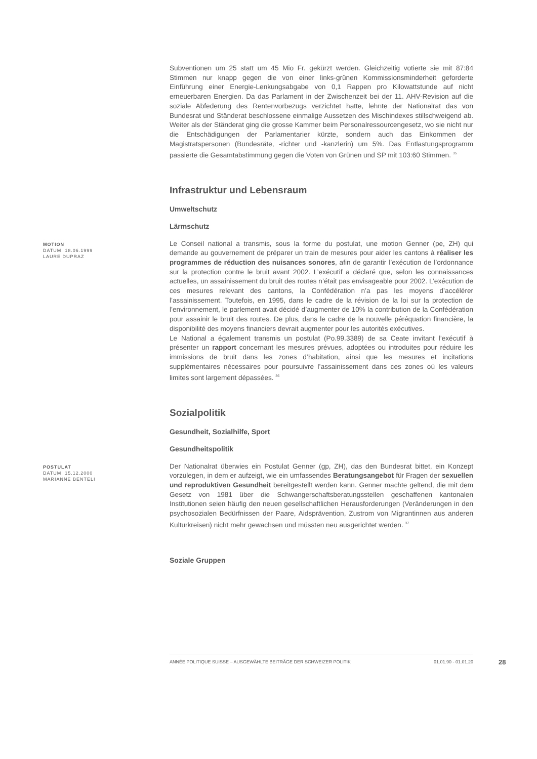Subventionen um 25 statt um 45 Mio Fr. gekürzt werden. Gleichzeitig votierte sie mit 87:84 Stimmen nur knapp gegen die von einer links-grünen Kommissionsminderheit geforderte Einführung einer Energie-Lenkungsabgabe von 0,1 Rappen pro Kilowattstunde auf nicht erneuerbaren Energien. Da das Parlament in der Zwischenzeit bei der 11. AHV-Revision auf die soziale Abfederung des Rentenvorbezugs verzichtet hatte, lehnte der Nationalrat das von Bundesrat und Ständerat beschlossene einmalige Aussetzen des Mischindexes stillschweigend ab. Weiter als der Ständerat ging die grosse Kammer beim Personalressourcengesetz, wo sie nicht nur die Entschädigungen der Parlamentarier kürzte, sondern auch das Einkommen der Magistratspersonen (Bundesräte, -richter und -kanzlerin) um 5%. Das Entlastungsprogramm passierte die Gesamtabstimmung gegen die Voten von Grünen und SP mit 103:60 Stimmen. <sup>35</sup>
Infrastruktur und Lebensraum
Umweltschutz
Lärmschutz
MOTION
DATUM: 18.06.1999
LAURE DUPRAZ
Le Conseil national a transmis, sous la forme du postulat, une motion Genner (pe, ZH) qui demande au gouvernement de préparer un train de mesures pour aider les cantons à réaliser les programmes de réduction des nuisances sonores, afin de garantir l’exécution de l’ordonnance sur la protection contre le bruit avant 2002. L’exécutif a déclaré que, selon les connaissances actuelles, un assainissement du bruit des routes n’était pas envisageable pour 2002. L’exécution de ces mesures relevant des cantons, la Confédération n’a pas les moyens d’accélérer l’assainissement. Toutefois, en 1995, dans le cadre de la révision de la loi sur la protection de l’environnement, le parlement avait décidé d’augmenter de 10% la contribution de la Confédération pour assainir le bruit des routes. De plus, dans le cadre de la nouvelle péréquation financière, la disponibilité des moyens financiers devrait augmenter pour les autorités exécutives.
Le National a également transmis un postulat (Po.99.3389) de sa Ceate invitant l’exécutif à présenter un rapport concernant les mesures prévues, adoptées ou introduites pour réduire les immissions de bruit dans les zones d’habitation, ainsi que les mesures et incitations supplémentaires nécessaires pour poursuivre l’assainissement dans ces zones où les valeurs limites sont largement dépassées. <sup>36</sup>
Sozialpolitik
Gesundheit, Sozialhilfe, Sport
Gesundheitspolitik
POSTULAT
DATUM: 15.12.2000
MARIANNE BENTELI
Der Nationalrat überwies ein Postulat Genner (gp, ZH), das den Bundesrat bittet, ein Konzept vorzulegen, in dem er aufzeigt, wie ein umfassendes Beratungsangebot für Fragen der sexuellen und reproduktiven Gesundheit bereitgestellt werden kann. Genner machte geltend, die mit dem Gesetz von 1981 über die Schwangerschaftsberatungsstellen geschaffenen kantonalen Institutionen seien häufig den neuen gesellschaftlichen Herausforderungen (Veränderungen in den psychosozialen Bedürfnissen der Paare, Aidsprävention, Zustrom von Migrantinnen aus anderen Kulturkreisen) nicht mehr gewachsen und müssten neu ausgerichtet werden. <sup>37</sup>
Soziale Gruppen
ANNÉE POLITIQUE SUISSE – AUSGEWÄHLTE BEITRÄGE DER SCHWEIZER POLITIK 01.01.90 - 01.01.20
28